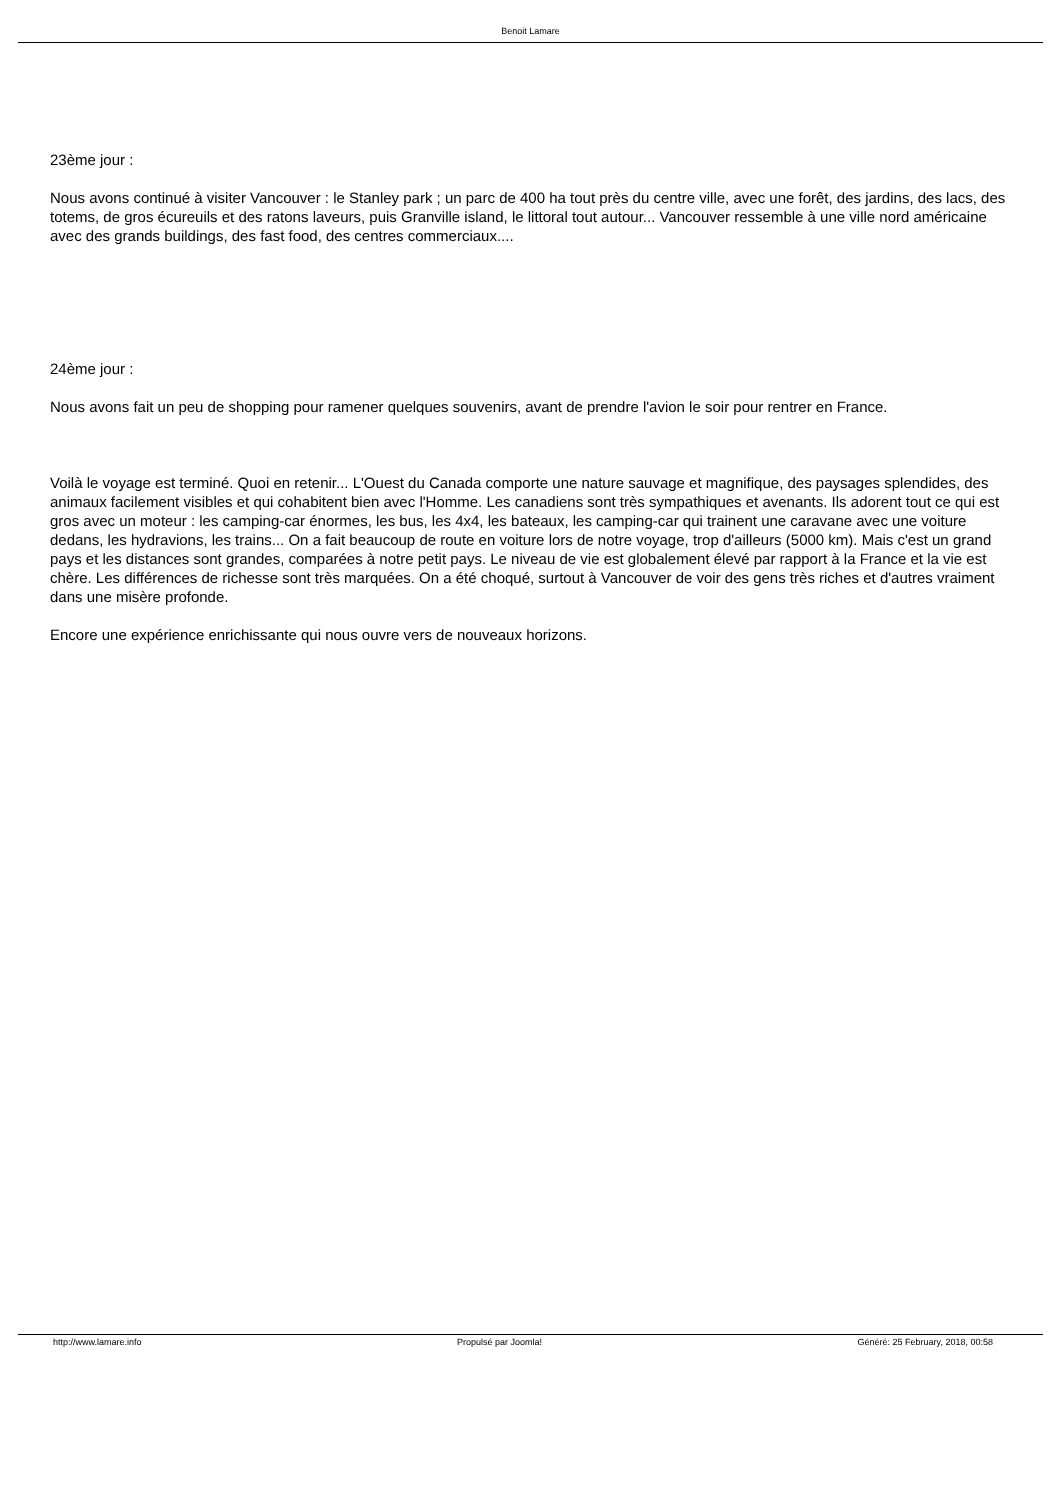Benoit Lamare
23ème jour :
Nous avons continué à visiter Vancouver : le Stanley park ; un parc de 400 ha tout près du centre ville, avec une forêt, des jardins, des lacs, des totems, de gros écureuils et des ratons laveurs, puis Granville island, le littoral tout autour... Vancouver ressemble à une ville nord américaine avec des grands buildings, des fast food, des centres commerciaux....
24ème jour :
Nous avons fait un peu de shopping pour ramener quelques souvenirs, avant de prendre l'avion le soir pour rentrer en France.
Voilà le voyage est terminé. Quoi en retenir... L'Ouest du Canada comporte une nature sauvage et magnifique, des paysages splendides, des animaux facilement visibles et qui cohabitent bien avec l'Homme. Les canadiens sont très sympathiques et avenants. Ils adorent tout ce qui est gros avec un moteur : les camping-car énormes, les bus, les 4x4, les bateaux, les camping-car qui trainent une caravane avec une voiture dedans, les hydravions, les trains... On a fait beaucoup de route en voiture lors de notre voyage, trop d'ailleurs (5000 km). Mais c'est un grand pays et les distances sont grandes, comparées à notre petit pays. Le niveau de vie est globalement élevé par rapport à la France et la vie est chère. Les différences de richesse sont très marquées. On a été choqué, surtout à Vancouver de voir des gens très riches et d'autres vraiment dans une misère profonde.
Encore une expérience enrichissante qui nous ouvre vers de nouveaux horizons.
http://www.lamare.info Propulsé par Joomla! Généré: 25 February, 2018, 00:58